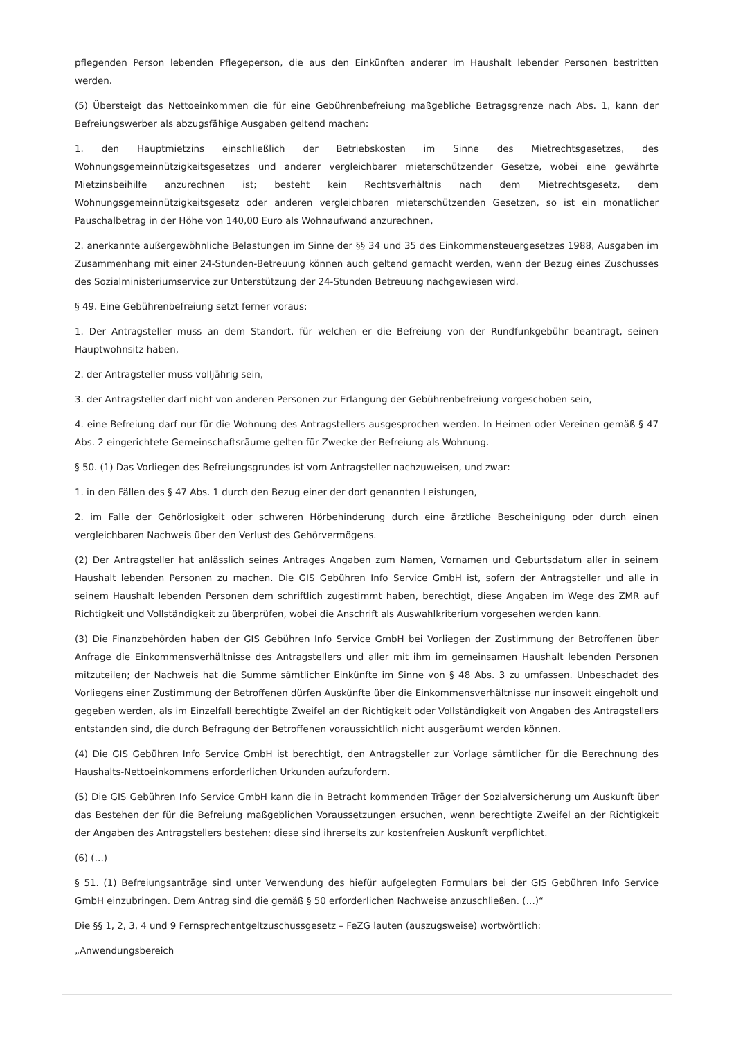pflegenden Person lebenden Pflegeperson, die aus den Einkünften anderer im Haushalt lebender Personen bestritten werden.
(5) Übersteigt das Nettoeinkommen die für eine Gebührenbefreiung maßgebliche Betragsgrenze nach Abs. 1, kann der Befreiungswerber als abzugsfähige Ausgaben geltend machen:
1. den Hauptmietzins einschließlich der Betriebskosten im Sinne des Mietrechtsgesetzes, des Wohnungsgemeinnützigkeitsgesetzes und anderer vergleichbarer mieterschützender Gesetze, wobei eine gewährte Mietzinsbeihilfe anzurechnen ist; besteht kein Rechtsverhältnis nach dem Mietrechtsgesetz, dem Wohnungsgemeinnützigkeitsgesetz oder anderen vergleichbaren mieterschützenden Gesetzen, so ist ein monatlicher Pauschalbetrag in der Höhe von 140,00 Euro als Wohnaufwand anzurechnen,
2. anerkannte außergewöhnliche Belastungen im Sinne der §§ 34 und 35 des Einkommensteuergesetzes 1988, Ausgaben im Zusammenhang mit einer 24-Stunden-Betreuung können auch geltend gemacht werden, wenn der Bezug eines Zuschusses des Sozialministeriumservice zur Unterstützung der 24-Stunden Betreuung nachgewiesen wird.
§ 49. Eine Gebührenbefreiung setzt ferner voraus:
1. Der Antragsteller muss an dem Standort, für welchen er die Befreiung von der Rundfunkgebühr beantragt, seinen Hauptwohnsitz haben,
2. der Antragsteller muss volljährig sein,
3. der Antragsteller darf nicht von anderen Personen zur Erlangung der Gebührenbefreiung vorgeschoben sein,
4. eine Befreiung darf nur für die Wohnung des Antragstellers ausgesprochen werden. In Heimen oder Vereinen gemäß § 47 Abs. 2 eingerichtete Gemeinschaftsräume gelten für Zwecke der Befreiung als Wohnung.
§ 50. (1) Das Vorliegen des Befreiungsgrundes ist vom Antragsteller nachzuweisen, und zwar:
1. in den Fällen des § 47 Abs. 1 durch den Bezug einer der dort genannten Leistungen,
2. im Falle der Gehörlosigkeit oder schweren Hörbehinderung durch eine ärztliche Bescheinigung oder durch einen vergleichbaren Nachweis über den Verlust des Gehörvermögens.
(2) Der Antragsteller hat anlässlich seines Antrages Angaben zum Namen, Vornamen und Geburtsdatum aller in seinem Haushalt lebenden Personen zu machen. Die GIS Gebühren Info Service GmbH ist, sofern der Antragsteller und alle in seinem Haushalt lebenden Personen dem schriftlich zugestimmt haben, berechtigt, diese Angaben im Wege des ZMR auf Richtigkeit und Vollständigkeit zu überprüfen, wobei die Anschrift als Auswahlkriterium vorgesehen werden kann.
(3) Die Finanzbehörden haben der GIS Gebühren Info Service GmbH bei Vorliegen der Zustimmung der Betroffenen über Anfrage die Einkommensverhältnisse des Antragstellers und aller mit ihm im gemeinsamen Haushalt lebenden Personen mitzuteilen; der Nachweis hat die Summe sämtlicher Einkünfte im Sinne von § 48 Abs. 3 zu umfassen. Unbeschadet des Vorliegens einer Zustimmung der Betroffenen dürfen Auskünfte über die Einkommensverhältnisse nur insoweit eingeholt und gegeben werden, als im Einzelfall berechtigte Zweifel an der Richtigkeit oder Vollständigkeit von Angaben des Antragstellers entstanden sind, die durch Befragung der Betroffenen voraussichtlich nicht ausgeräumt werden können.
(4) Die GIS Gebühren Info Service GmbH ist berechtigt, den Antragsteller zur Vorlage sämtlicher für die Berechnung des Haushalts-Nettoeinkommens erforderlichen Urkunden aufzufordern.
(5) Die GIS Gebühren Info Service GmbH kann die in Betracht kommenden Träger der Sozialversicherung um Auskunft über das Bestehen der für die Befreiung maßgeblichen Voraussetzungen ersuchen, wenn berechtigte Zweifel an der Richtigkeit der Angaben des Antragstellers bestehen; diese sind ihrerseits zur kostenfreien Auskunft verpflichtet.
(6) (…)
§ 51. (1) Befreiungsanträge sind unter Verwendung des hiefür aufgelegten Formulars bei der GIS Gebühren Info Service GmbH einzubringen. Dem Antrag sind die gemäß § 50 erforderlichen Nachweise anzuschließen. (…)“
Die §§ 1, 2, 3, 4 und 9 Fernsprechentgeltzuschussgesetz – FeZG lauten (auszugsweise) wortwörtlich:
„Anwendungsbereich